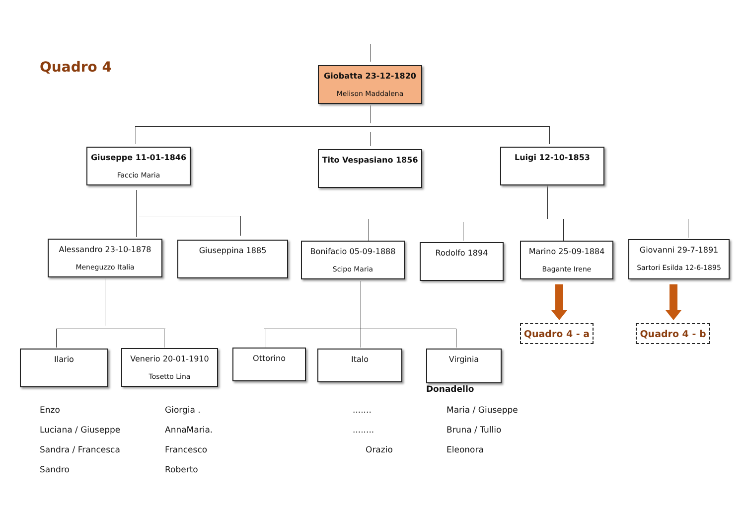Quadro 4
Giobatta 23-12-1820
Melison Maddalena
Giuseppe 11-01-1846
Faccio Maria
Tito Vespasiano 1856 Luigi 12-10-1853
Alessandro 23-10-1878
Meneguzzo Italia
Giuseppina 1885
Bonifacio 05-09-1888
Scipo Maria
Rodolfo 1894
Marino 25-09-1884
Bagante Irene
Giovanni 29-7-1891
Sartori Esilda 12-6-1895
Quadro 4 - a Quadro 4 - b
Ilario
Venerio 20-01-1910
Tosetto Lina
Ottorino Italo Virginia
Donadello
Enzo
Luciana / Giuseppe
Sandra / Francesca
Sandro
Giorgia .
AnnaMaria.
Francesco
Roberto
.......
........
Orazio
Maria / Giuseppe
Bruna / Tullio
Eleonora